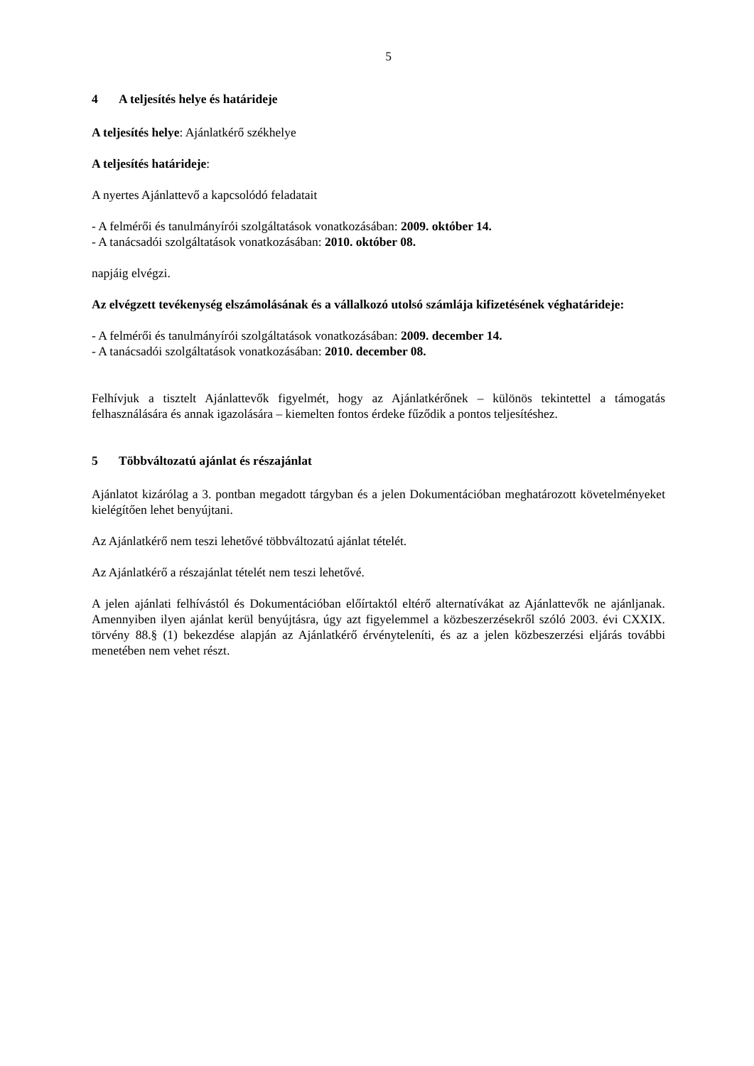5
4 A teljesítés helye és határideje
A teljesítés helye: Ajánlatkérő székhelye
A teljesítés határideje:
A nyertes Ajánlattevő a kapcsolódó feladatait
- A felmérői és tanulmányírói szolgáltatások vonatkozásában: 2009. október 14.
- A tanácsadói szolgáltatások vonatkozásában: 2010. október 08.
napjáig elvégzi.
Az elvégzett tevékenység elszámolásának és a vállalkozó utolsó számlája kifizetésének véghatárideje:
- A felmérői és tanulmányírói szolgáltatások vonatkozásában: 2009. december 14.
- A tanácsadói szolgáltatások vonatkozásában: 2010. december 08.
Felhívjuk a tisztelt Ajánlattevők figyelmét, hogy az Ajánlatkérőnek – különös tekintettel a támogatás felhasználására és annak igazolására – kiemelten fontos érdeke fűződik a pontos teljesítéshez.
5 Többváltozatú ajánlat és részajánlat
Ajánlatot kizárólag a 3. pontban megadott tárgyban és a jelen Dokumentációban meghatározott követelményeket kielégítően lehet benyújtani.
Az Ajánlatkérő nem teszi lehetővé többváltozatú ajánlat tételét.
Az Ajánlatkérő a részajánlat tételét nem teszi lehetővé.
A jelen ajánlati felhívástól és Dokumentációban előírtaktól eltérő alternatívákat az Ajánlattevők ne ajánljanak. Amennyiben ilyen ajánlat kerül benyújtásra, úgy azt figyelemmel a közbeszerzésekről szóló 2003. évi CXXIX. törvény 88.§ (1) bekezdése alapján az Ajánlatkérő érvényteleníti, és az a jelen közbeszerzési eljárás további menetében nem vehet részt.